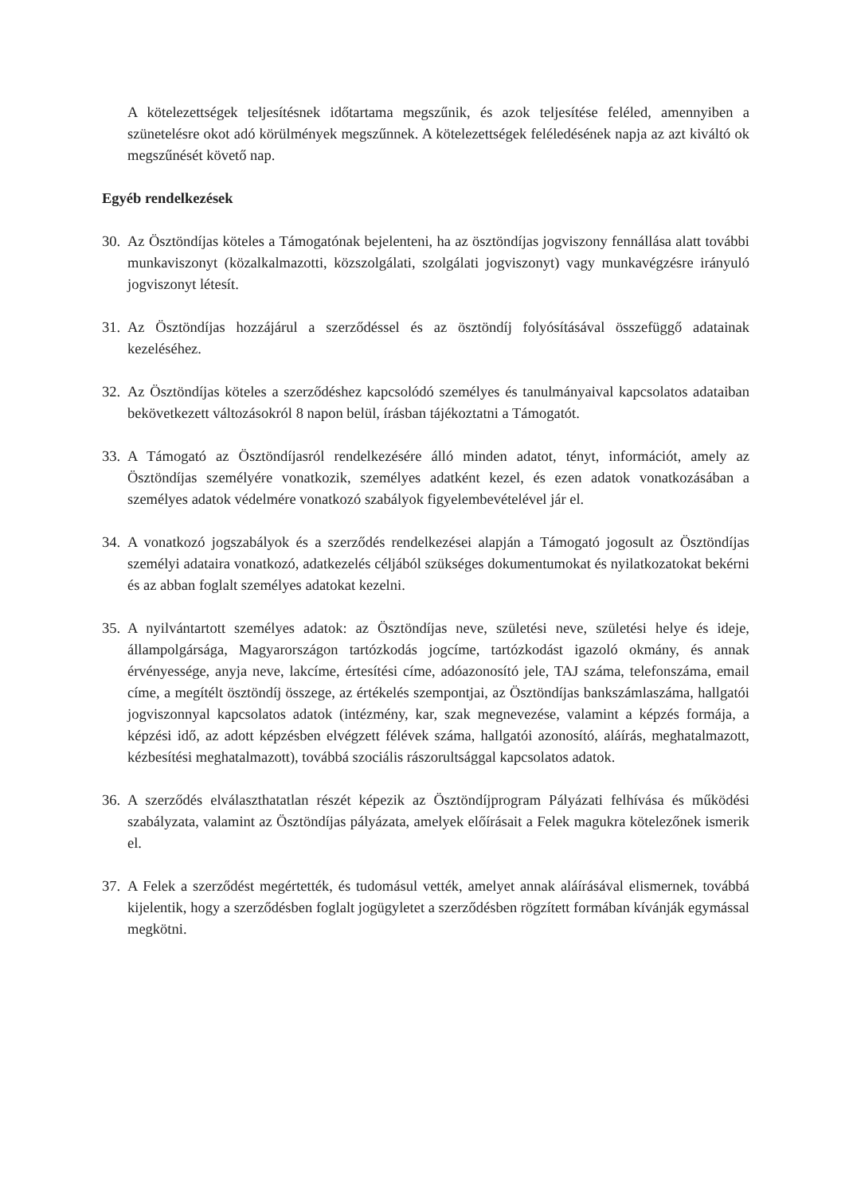A kötelezettségek teljesítésnek időtartama megszűnik, és azok teljesítése feléled, amennyiben a szünetelésre okot adó körülmények megszűnnek. A kötelezettségek feléledésének napja az azt kiváltó ok megszűnését követő nap.
Egyéb rendelkezések
30. Az Ösztöndíjas köteles a Támogatónak bejelenteni, ha az ösztöndíjas jogviszony fennállása alatt további munkaviszonyt (közalkalmazotti, közszolgálati, szolgálati jogviszonyt) vagy munkavégzésre irányuló jogviszonyt létesít.
31. Az Ösztöndíjas hozzájárul a szerződéssel és az ösztöndíj folyósításával összefüggő adatainak kezeléséhez.
32. Az Ösztöndíjas köteles a szerződéshez kapcsolódó személyes és tanulmányaival kapcsolatos adataiban bekövetkezett változásokról 8 napon belül, írásban tájékoztatni a Támogatót.
33. A Támogató az Ösztöndíjasról rendelkezésére álló minden adatot, tényt, információt, amely az Ösztöndíjas személyére vonatkozik, személyes adatként kezel, és ezen adatok vonatkozásában a személyes adatok védelmére vonatkozó szabályok figyelembevételével jár el.
34. A vonatkozó jogszabályok és a szerződés rendelkezései alapján a Támogató jogosult az Ösztöndíjas személyi adataira vonatkozó, adatkezelés céljából szükséges dokumentumokat és nyilatkozatokat bekérni és az abban foglalt személyes adatokat kezelni.
35. A nyilvántartott személyes adatok: az Ösztöndíjas neve, születési neve, születési helye és ideje, állampolgársága, Magyarországon tartózkodás jogcíme, tartózkodást igazoló okmány, és annak érvényessége, anyja neve, lakcíme, értesítési címe, adóazonosító jele, TAJ száma, telefonszáma, email címe, a megítélt ösztöndíj összege, az értékelés szempontjai, az Ösztöndíjas bankszámlaszáma, hallgatói jogviszonnyal kapcsolatos adatok (intézmény, kar, szak megnevezése, valamint a képzés formája, a képzési idő, az adott képzésben elvégzett félévek száma, hallgatói azonosító, aláírás, meghatalmazott, kézbesítési meghatalmazott), továbbá szociális rászorultsággal kapcsolatos adatok.
36. A szerződés elválaszthatatlan részét képezik az Ösztöndíjprogram Pályázati felhívása és működési szabályzata, valamint az Ösztöndíjas pályázata, amelyek előírásait a Felek magukra kötelezőnek ismerik el.
37. A Felek a szerződést megértették, és tudomásul vették, amelyet annak aláírásával elismernek, továbbá kijelentik, hogy a szerződésben foglalt jogügyletet a szerződésben rögzített formában kívánják egymással megkötni.